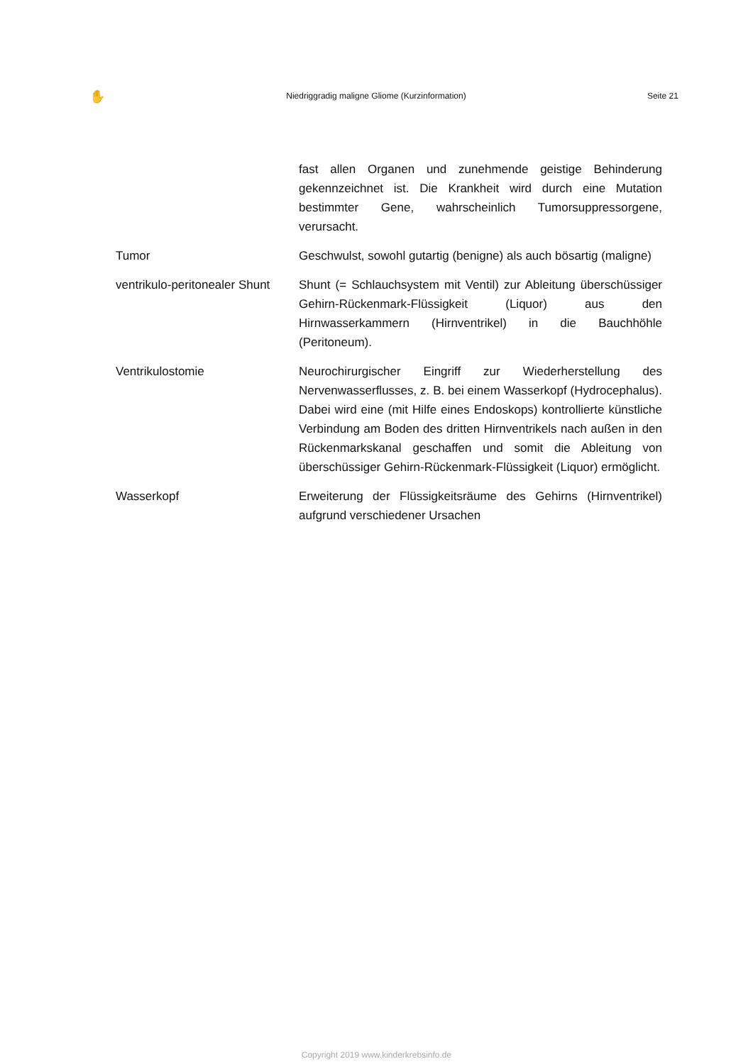✋ Niedriggradig maligne Gliome (Kurzinformation) Seite 21
| | fast allen Organen und zunehmende geistige Behinderung gekennzeichnet ist. Die Krankheit wird durch eine Mutation bestimmter Gene, wahrscheinlich Tumorsuppressorgene, verursacht. |
| Tumor | Geschwulst, sowohl gutartig (benigne) als auch bösartig (maligne) |
| ventrikulo-peritonealer Shunt | Shunt (= Schlauchsystem mit Ventil) zur Ableitung überschüssiger Gehirn-Rückenmark-Flüssigkeit (Liquor) aus den Hirnwasserkammern (Hirnventrikel) in die Bauchhöhle (Peritoneum). |
| Ventrikulostomie | Neurochirurgischer Eingriff zur Wiederherstellung des Nervenwasserflusses, z. B. bei einem Wasserkopf (Hydrocephalus). Dabei wird eine (mit Hilfe eines Endoskops) kontrollierte künstliche Verbindung am Boden des dritten Hirnventrikels nach außen in den Rückenmarkskanal geschaffen und somit die Ableitung von überschüssiger Gehirn-Rückenmark-Flüssigkeit (Liquor) ermöglicht. |
| Wasserkopf | Erweiterung der Flüssigkeitsräume des Gehirns (Hirnventrikel) aufgrund verschiedener Ursachen |
Copyright 2019 www.kinderkrebsinfo.de